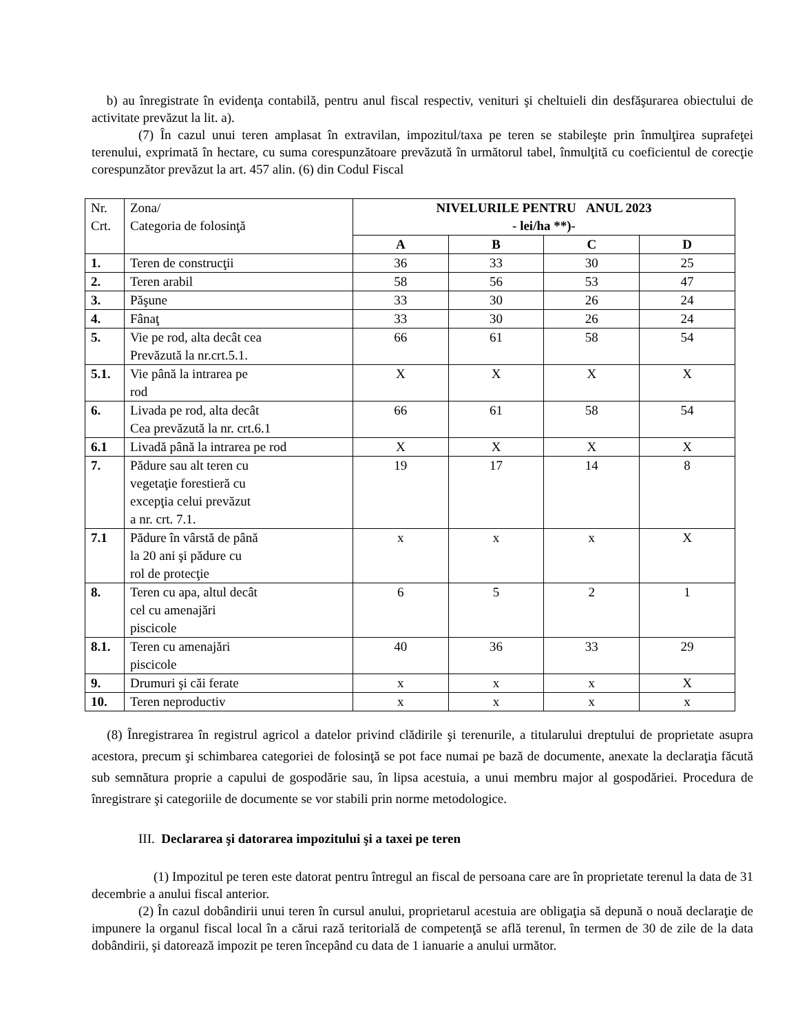b) au înregistrate în evidenţa contabilă, pentru anul fiscal respectiv, venituri şi cheltuieli din desfăşurarea obiectului de activitate prevăzut la lit. a).
(7) În cazul unui teren amplasat în extravilan, impozitul/taxa pe teren se stabileşte prin înmulţirea suprafeţei terenului, exprimată în hectare, cu suma corespunzătoare prevăzută în următorul tabel, înmulţită cu coeficientul de corecţie corespunzător prevăzut la art. 457 alin. (6) din Codul Fiscal
| Nr. Crt. | Zona/ Categoria de folosinţă | NIVELURILE PENTRU ANUL 2023 - lei/ha **)- | | | |
| | | A | B | C | D |
| 1. | Teren de construcţii | 36 | 33 | 30 | 25 |
| 2. | Teren arabil | 58 | 56 | 53 | 47 |
| 3. | Păşune | 33 | 30 | 26 | 24 |
| 4. | Fânaţ | 33 | 30 | 26 | 24 |
| 5. | Vie pe rod, alta decât cea Prevăzută la nr.crt.5.1. | 66 | 61 | 58 | 54 |
| 5.1. | Vie până la intrarea pe rod | X | X | X | X |
| 6. | Livada pe rod, alta decât Cea prevăzută la nr. crt.6.1 | 66 | 61 | 58 | 54 |
| 6.1 | Livadă până la intrarea pe rod | X | X | X | X |
| 7. | Pădure sau alt teren cu vegetaţie forestieră cu excepţia celui prevăzut a nr. crt. 7.1. | 19 | 17 | 14 | 8 |
| 7.1 | Pădure în vârstă de până la 20 ani şi pădure cu rol de protecţie | x | x | x | X |
| 8. | Teren cu apa, altul decât cel cu amenajări piscicole | 6 | 5 | 2 | 1 |
| 8.1. | Teren cu amenajări piscicole | 40 | 36 | 33 | 29 |
| 9. | Drumuri şi căi ferate | x | x | x | X |
| 10. | Teren neproductiv | x | x | x | x |
(8) Înregistrarea în registrul agricol a datelor privind clădirile şi terenurile, a titularului dreptului de proprietate asupra acestora, precum şi schimbarea categoriei de folosinţă se pot face numai pe bază de documente, anexate la declaraţia făcută sub semnătura proprie a capului de gospodărie sau, în lipsa acestuia, a unui membru major al gospodăriei. Procedura de înregistrare şi categoriile de documente se vor stabili prin norme metodologice.
III. Declararea şi datorarea impozitului şi a taxei pe teren
(1) Impozitul pe teren este datorat pentru întregul an fiscal de persoana care are în proprietate terenul la data de 31 decembrie a anului fiscal anterior.
(2) În cazul dobândirii unui teren în cursul anului, proprietarul acestuia are obligaţia să depună o nouă declaraţie de impunere la organul fiscal local în a cărui rază teritorială de competenţă se află terenul, în termen de 30 de zile de la data dobândirii, şi datorează impozit pe teren începând cu data de 1 ianuarie a anului următor.